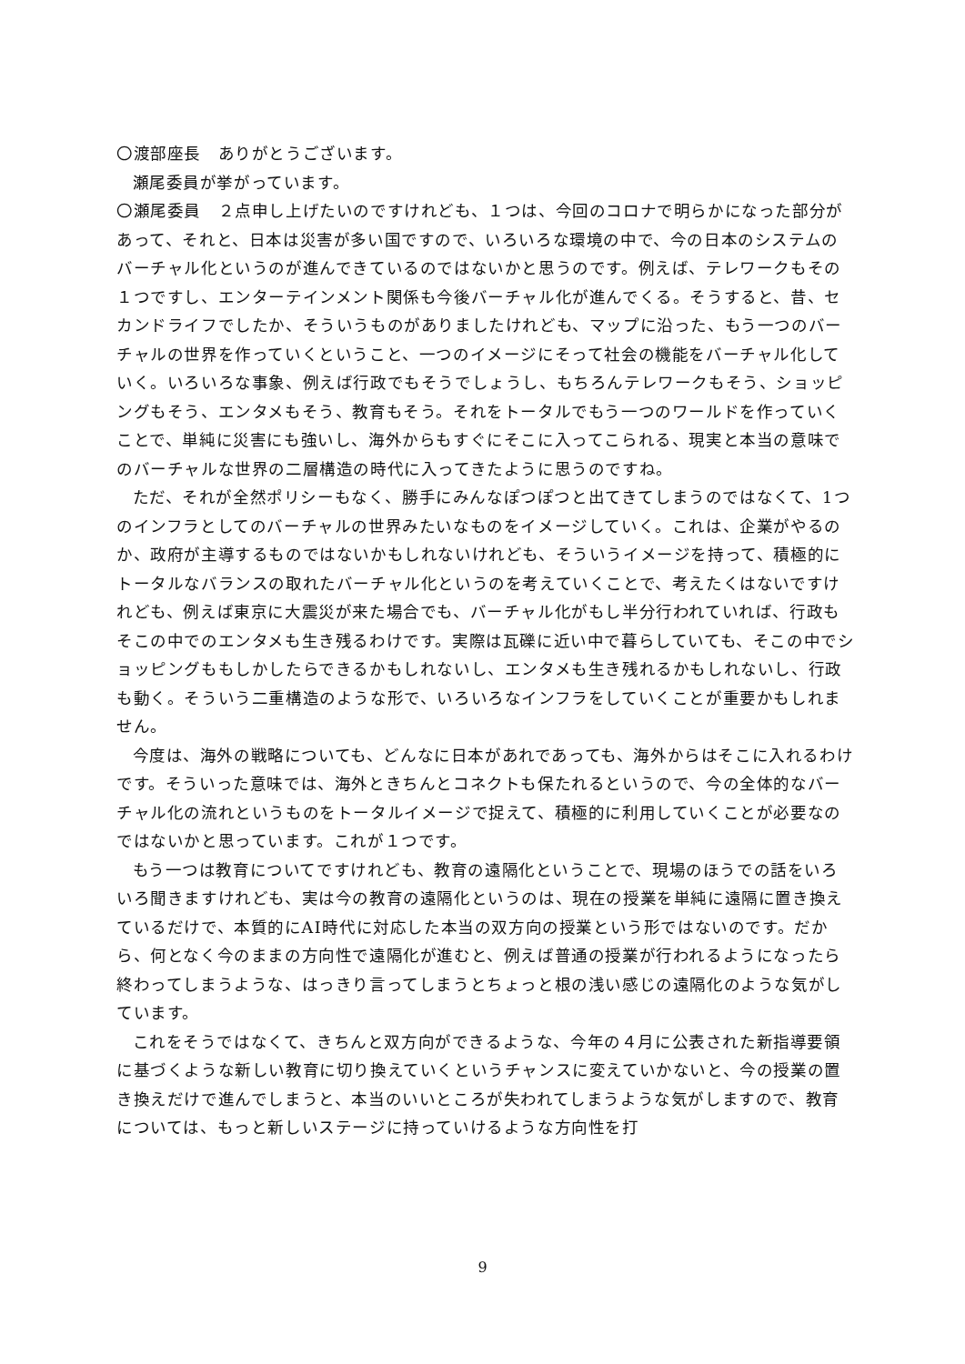〇渡部座長　ありがとうございます。
瀬尾委員が挙がっています。
〇瀬尾委員　２点申し上げたいのですけれども、１つは、今回のコロナで明らかになった部分があって、それと、日本は災害が多い国ですので、いろいろな環境の中で、今の日本のシステムのバーチャル化というのが進んできているのではないかと思うのです。例えば、テレワークもその１つですし、エンターテインメント関係も今後バーチャル化が進んでくる。そうすると、昔、セカンドライフでしたか、そういうものがありましたけれども、マップに沿った、もう一つのバーチャルの世界を作っていくということ、一つのイメージにそって社会の機能をバーチャル化していく。いろいろな事象、例えば行政でもそうでしょうし、もちろんテレワークもそう、ショッピングもそう、エンタメもそう、教育もそう。それをトータルでもう一つのワールドを作っていくことで、単純に災害にも強いし、海外からもすぐにそこに入ってこられる、現実と本当の意味でのバーチャルな世界の二層構造の時代に入ってきたように思うのですね。
ただ、それが全然ポリシーもなく、勝手にみんなぽつぽつと出てきてしまうのではなくて、1つのインフラとしてのバーチャルの世界みたいなものをイメージしていく。これは、企業がやるのか、政府が主導するものではないかもしれないけれども、そういうイメージを持って、積極的にトータルなバランスの取れたバーチャル化というのを考えていくことで、考えたくはないですけれども、例えば東京に大震災が来た場合でも、バーチャル化がもし半分行われていれば、行政もそこの中でのエンタメも生き残るわけです。実際は瓦礫に近い中で暮らしていても、そこの中でショッピングももしかしたらできるかもしれないし、エンタメも生き残れるかもしれないし、行政も動く。そういう二重構造のような形で、いろいろなインフラをしていくことが重要かもしれません。
今度は、海外の戦略についても、どんなに日本があれであっても、海外からはそこに入れるわけです。そういった意味では、海外ときちんとコネクトも保たれるというので、今の全体的なバーチャル化の流れというものをトータルイメージで捉えて、積極的に利用していくことが必要なのではないかと思っています。これが１つです。
もう一つは教育についてですけれども、教育の遠隔化ということで、現場のほうでの話をいろいろ聞きますけれども、実は今の教育の遠隔化というのは、現在の授業を単純に遠隔に置き換えているだけで、本質的にAI時代に対応した本当の双方向の授業という形ではないのです。だから、何となく今のままの方向性で遠隔化が進むと、例えば普通の授業が行われるようになったら終わってしまうような、はっきり言ってしまうとちょっと根の浅い感じの遠隔化のような気がしています。
これをそうではなくて、きちんと双方向ができるような、今年の４月に公表された新指導要領に基づくような新しい教育に切り換えていくというチャンスに変えていかないと、今の授業の置き換えだけで進んでしまうと、本当のいいところが失われてしまうような気がしますので、教育については、もっと新しいステージに持っていけるような方向性を打
9